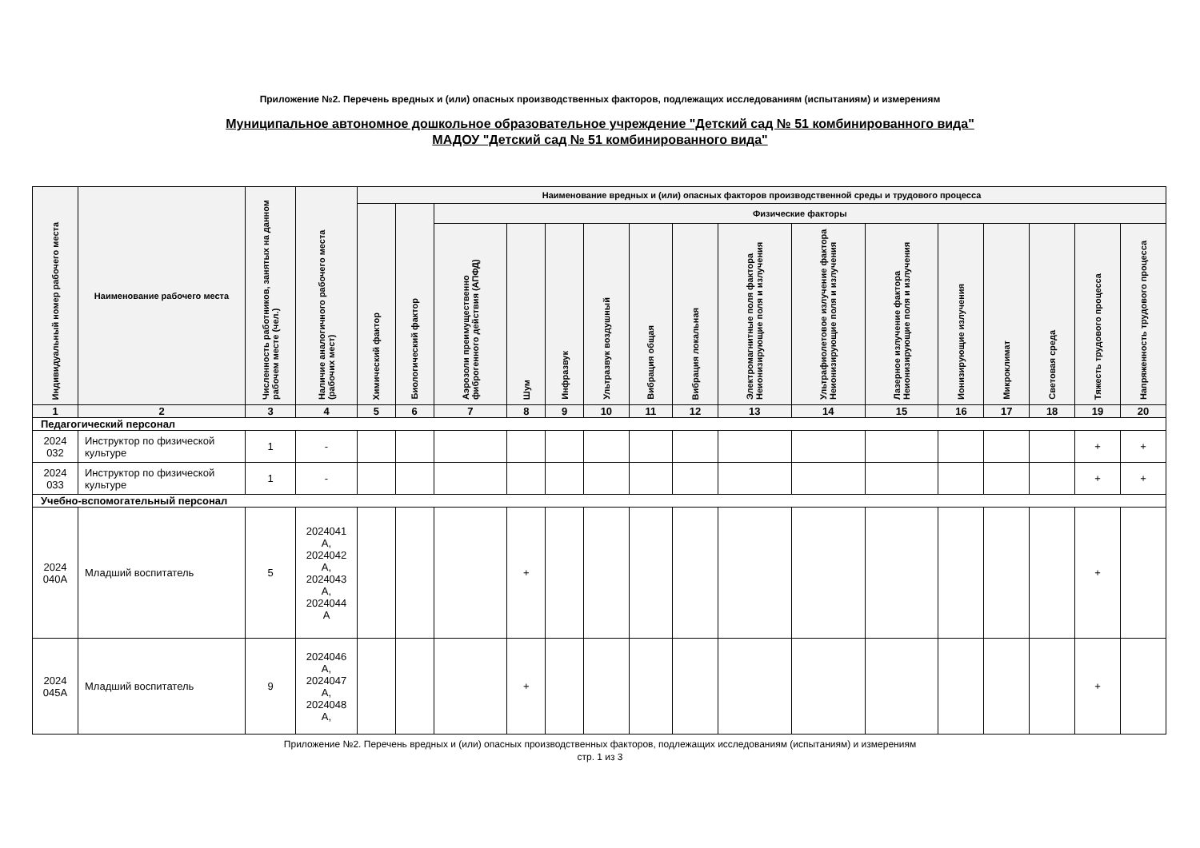Приложение №2. Перечень вредных и (или) опасных производственных факторов, подлежащих исследованиям (испытаниям) и измерениям
Муниципальное автономное дошкольное образовательное учреждение "Детский сад № 51 комбинированного вида"
МАДОУ "Детский сад № 51 комбинированного вида"
| Индивидуальный номер рабочего места | Наименование рабочего места | Численность работников, занятых на данном рабочем месте (чел.) | Наличие аналогичного рабочего места (рабочих мест) | Наименование вредных и (или) опасных факторов производственной среды и трудового процесса | | | | | | | | | | | | | | | |
| --- | --- | --- | --- | --- | --- | --- | --- | --- | --- | --- | --- | --- | --- | --- | --- | --- | --- | --- | --- |
| | | | | Химический фактор | Биологический фактор | Физические факторы | | | | | | | | | | | | | |
| | | | | | | Аэрозоли преимущественно фиброгенного действия (АПФД) | Шум | Инфразвук | Ультразвук воздушный | Вибрация общая | Вибрация локальная | Электромагнитные поля фактора Неионизирующие поля и излучения | Ультрафиолетовое излучение фактора Неионизирующие поля и излучения | Лазерное излучение фактора Неионизирующие поля и излучения | Ионизирующие излучения | Микроклимат | Световая среда | Тяжесть трудового процесса | Напряженность трудового процесса |
| 1 | 2 | 3 | 4 | 5 | 6 | 7 | 8 | 9 | 10 | 11 | 12 | 13 | 14 | 15 | 16 | 17 | 18 | 19 | 20 |
| Педагогический персонал | | | | | | | | | | | | | | | | | | | |
| 2024 032 | Инструктор по физической культуре | 1 | - | | | | | | | | | | | | | | | + | + |
| 2024 033 | Инструктор по физической культуре | 1 | - | | | | | | | | | | | | | | | + | + |
| Учебно-вспомогательный персонал | | | | | | | | | | | | | | | | | | | |
| 2024 040А | Младший воспитатель | 5 | 2024041 А, 2024042 А, 2024043 А, 2024044 А | | | | + | | | | | | | | | | | + | |
| 2024 045А | Младший воспитатель | 9 | 2024046 А, 2024047 А, 2024048 А, | | | | + | | | | | | | | | | | + | |
Приложение №2. Перечень вредных и (или) опасных производственных факторов, подлежащих исследованиям (испытаниям) и измерениям
стр. 1 из 3